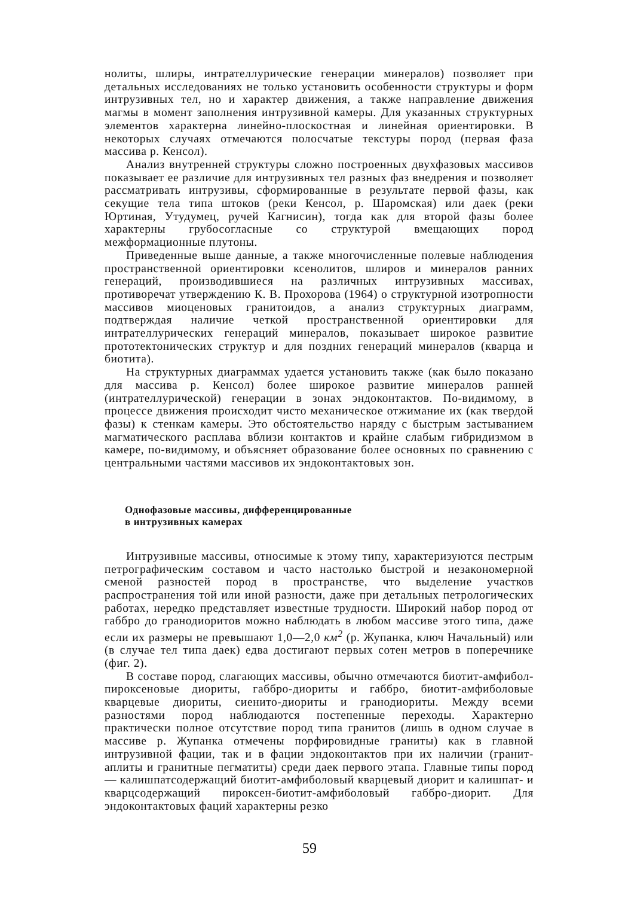нолиты, шлиры, интрателлурические генерации минералов) позволяет при детальных исследованиях не только установить особенности структуры и форм интрузивных тел, но и характер движения, а также направление движения магмы в момент заполнения интрузивной камеры. Для указанных структурных элементов характерна линейно-плоскостная и линейная ориентировки. В некоторых случаях отмечаются полосчатые текстуры пород (первая фаза массива р. Кенсол).
Анализ внутренней структуры сложно построенных двухфазовых массивов показывает ее различие для интрузивных тел разных фаз внедрения и позволяет рассматривать интрузивы, сформированные в результате первой фазы, как секущие тела типа штоков (реки Кенсол, р. Шаромская) или даек (реки Юртиная, Утудумец, ручей Кагнисин), тогда как для второй фазы более характерны грубосогласные со структурой вмещающих пород межформационные плутоны.
Приведенные выше данные, а также многочисленные полевые наблюдения пространственной ориентировки ксенолитов, шлиров и минералов ранних генераций, производившиеся на различных интрузивных массивах, противоречат утверждению К. В. Прохорова (1964) о структурной изотропности массивов миоценовых гранитоидов, а анализ структурных диаграмм, подтверждая наличие четкой пространственной ориентировки для интрателлурических генераций минералов, показывает широкое развитие прототектонических структур и для поздних генераций минералов (кварца и биотита).
На структурных диаграммах удается установить также (как было показано для массива р. Кенсол) более широкое развитие минералов ранней (интрателлурической) генерации в зонах эндоконтактов. По-видимому, в процессе движения происходит чисто механическое отжимание их (как твердой фазы) к стенкам камеры. Это обстоятельство наряду с быстрым застыванием магматического расплава вблизи контактов и крайне слабым гибридизмом в камере, по-видимому, и объясняет образование более основных по сравнению с центральными частями массивов их эндоконтактовых зон.
Однофазовые массивы, дифференцированные
в интрузивных камерах
Интрузивные массивы, относимые к этому типу, характеризуются пестрым петрографическим составом и часто настолько быстрой и незакономерной сменой разностей пород в пространстве, что выделение участков распространения той или иной разности, даже при детальных петрологических работах, нередко представляет известные трудности. Широкий набор пород от габбро до гранодиоритов можно наблюдать в любом массиве этого типа, даже если их размеры не превышают 1,0—2,0 км<sup>2</sup> (р. Жупанка, ключ Начальный) или (в случае тел типа даек) едва достигают первых сотен метров в поперечнике (фиг. 2).
В составе пород, слагающих массивы, обычно отмечаются биотит-амфибол-пироксеновые диориты, габбро-диориты и габбро, биотит-амфиболовые кварцевые диориты, сиенито-диориты и гранодиориты. Между всеми разностями пород наблюдаются постепенные переходы. Характерно практически полное отсутствие пород типа гранитов (лишь в одном случае в массиве р. Жупанка отмечены порфировидные граниты) как в главной интрузивной фации, так и в фации эндоконтактов при их наличии (гранит-аплиты и гранитные пегматиты) среди даек первого этапа. Главные типы пород — калишпатсодержащий биотит-амфиболовый кварцевый диорит и калишпат- и кварцсодержащий пироксен-биотит-амфиболовый габбро-диорит. Для эндоконтактовых фаций характерны резко
59